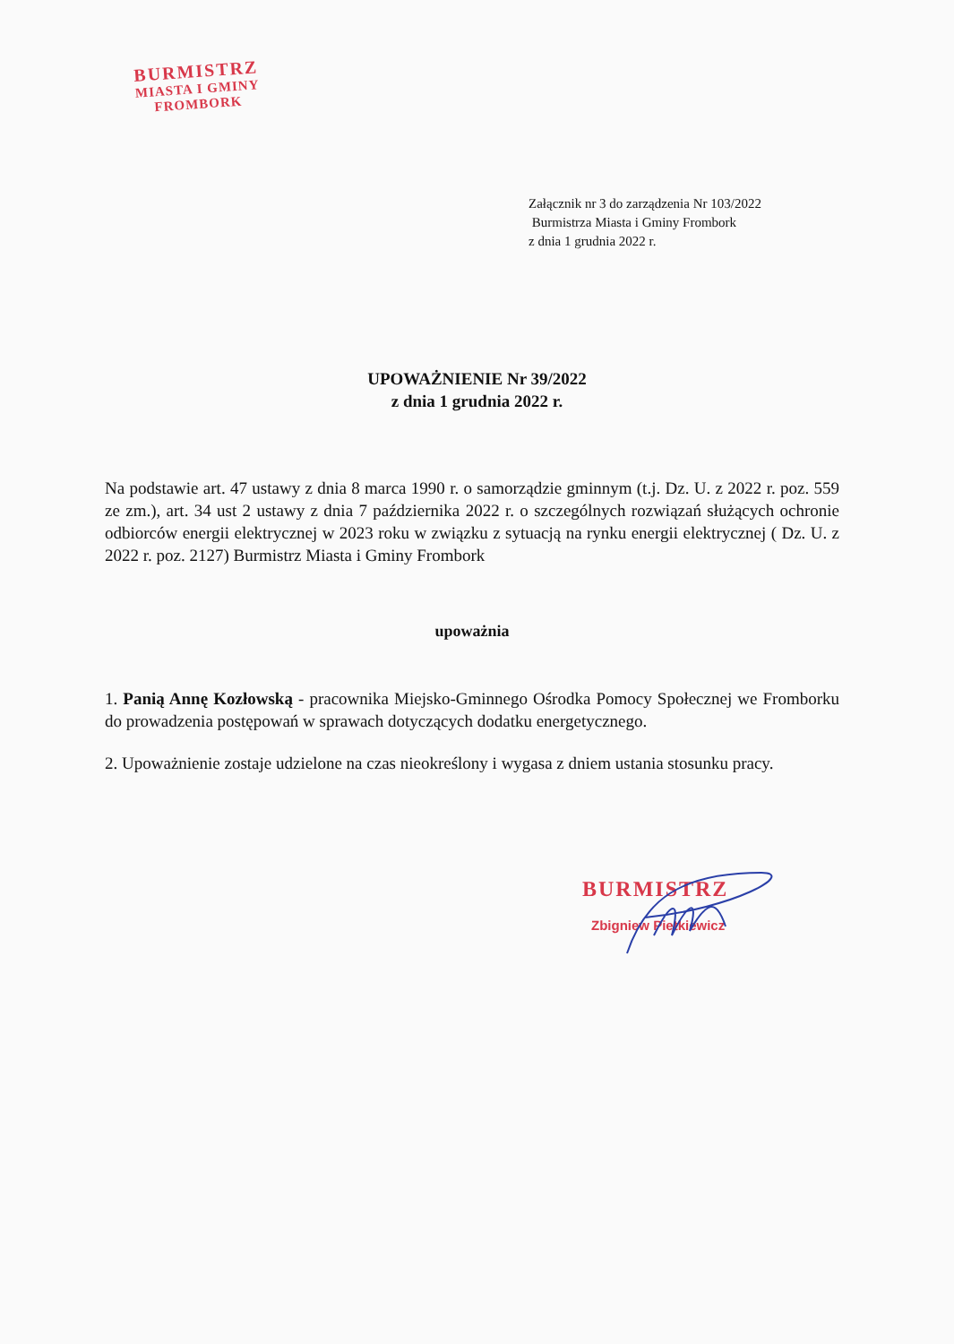BURMISTRZ
MIASTA I GMINY
FROMBORK
Załącznik nr 3 do zarządzenia Nr 103/2022
Burmistrza Miasta i Gminy Frombork
z dnia 1 grudnia 2022 r.
UPOWAŻNIENIE Nr 39/2022
z dnia 1 grudnia 2022 r.
Na podstawie art. 47 ustawy z dnia 8 marca 1990 r. o samorządzie gminnym (t.j. Dz. U. z 2022 r. poz. 559 ze zm.), art. 34 ust 2 ustawy z dnia 7 października 2022 r. o szczególnych rozwiązań służących ochronie odbiorców energii elektrycznej w 2023 roku w związku z sytuacją na rynku energii elektrycznej ( Dz. U. z 2022 r. poz. 2127) Burmistrz Miasta i Gminy Frombork
upoważnia
1. Panią Annę Kozłowską - pracownika Miejsko-Gminnego Ośrodka Pomocy Społecznej we Fromborku do prowadzenia postępowań w sprawach dotyczących dodatku energetycznego.
2. Upoważnienie zostaje udzielone na czas nieokreślony i wygasa z dniem ustania stosunku pracy.
BURMISTRZ
Zbigniew Pietkiewicz